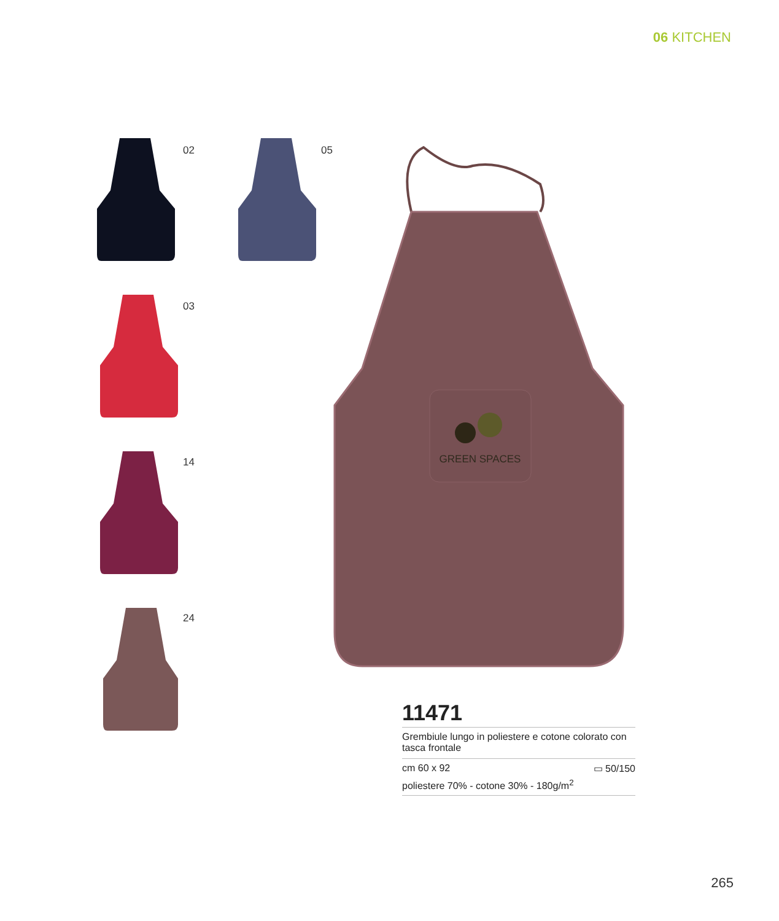06 KITCHEN
02 05
03
14
24
GREEN SPACES
11471
Grembiule lungo in poliestere e cotone colorato con tasca frontale
cm 60 x 92 ▭ 50/150
poliestere 70% - cotone 30% - 180g/m<sup>2</sup>
265